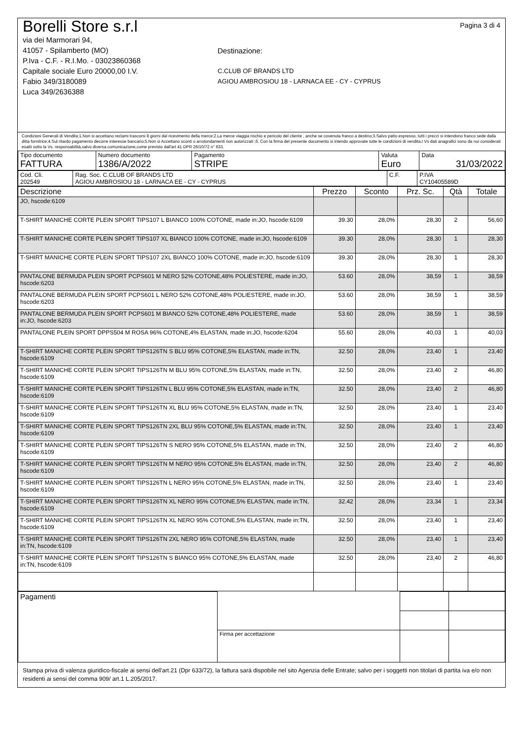Borelli Store s.r.l
via dei Marmorari 94,
41057 - Spilamberto (MO)
P.Iva - C.F. - R.I.Mo. - 03023860368
Capitale sociale Euro 20000,00 I.V.
Fabio 349/3180089
Luca 349/2636388
Destinazione:
C.CLUB OF BRANDS LTD
AGIOU AMBROSIOU 18 - LARNACA EE - CY - CYPRUS
Pagina 3 di 4
Condizioni Generali di Vendita:1.Non si accettano reclami trascorsi 8 giorni dal ricevimento della merce;2.La merce viaggia rischio e pericolo del cliente , anche se covenuta franco a destino;3.Salvo patto espresso, tutti i prezzi si intendono franco sede dalla ditta fornitrice;4.Sul ritardo pagamento decorre interesse bancario;5.Non si Accettano sconti o arrotondamenti non autorizzati ;6. Con la firma del presente documento si intendo approvate tutte le condizioni di vendita.I Vs dati anagrafici sono da noi considerati esatti sotto la Vs. responsabilità,salvo diversa comunicazione,come previsto dall'art 41 DPR 26/10/72 n° 633.
| Tipo documento FATTURA | Numero documento 1386/A/2022 | Pagamento STRIPE | Valuta Euro | Data 31/03/2022 |
| Cod. Cli. 202549 | Rag. Soc. C.CLUB OF BRANDS LTD AGIOU AMBROSIOU 18 - LARNACA EE - CY - CYPRUS | C.F. | P.IVA CY10405589D |
| Descrizione | Prezzo | Sconto | Prz. Sc. | Qtà | Totale |
| --- | --- | --- | --- | --- | --- |
| JO, hscode:6109 | | | | | |
| T-SHIRT MANICHE CORTE PLEIN SPORT TIPS107 L BIANCO 100% COTONE, made in:JO, hscode:6109 | 39.30 | 28,0% | 28,30 | 2 | 56,60 |
| T-SHIRT MANICHE CORTE PLEIN SPORT TIPS107 XL BIANCO 100% COTONE, made in:JO, hscode:6109 | 39.30 | 28,0% | 28,30 | 1 | 28,30 |
| T-SHIRT MANICHE CORTE PLEIN SPORT TIPS107 2XL BIANCO 100% COTONE, made in:JO, hscode:6109 | 39.30 | 28,0% | 28,30 | 1 | 28,30 |
| PANTALONE BERMUDA PLEIN SPORT PCPS601 M NERO 52% COTONE,48% POLIESTERE, made in:JO, hscode:6203 | 53.60 | 28,0% | 38,59 | 1 | 38,59 |
| PANTALONE BERMUDA PLEIN SPORT PCPS601 L NERO 52% COTONE,48% POLIESTERE, made in:JO, hscode:6203 | 53.60 | 28,0% | 38,59 | 1 | 38,59 |
| PANTALONE BERMUDA PLEIN SPORT PCPS601 M BIANCO 52% COTONE,48% POLIESTERE, made in:JO, hscode:6203 | 53.60 | 28,0% | 38,59 | 1 | 38,59 |
| PANTALONE PLEIN SPORT DPPS504 M ROSA 96% COTONE,4% ELASTAN, made in:JO, hscode:6204 | 55.60 | 28,0% | 40,03 | 1 | 40,03 |
| T-SHIRT MANICHE CORTE PLEIN SPORT TIPS126TN S BLU 95% COTONE,5% ELASTAN, made in:TN, hscode:6109 | 32.50 | 28,0% | 23,40 | 1 | 23,40 |
| T-SHIRT MANICHE CORTE PLEIN SPORT TIPS126TN M BLU 95% COTONE,5% ELASTAN, made in:TN, hscode:6109 | 32.50 | 28,0% | 23,40 | 2 | 46,80 |
| T-SHIRT MANICHE CORTE PLEIN SPORT TIPS126TN L BLU 95% COTONE,5% ELASTAN, made in:TN, hscode:6109 | 32.50 | 28,0% | 23,40 | 2 | 46,80 |
| T-SHIRT MANICHE CORTE PLEIN SPORT TIPS126TN XL BLU 95% COTONE,5% ELASTAN, made in:TN, hscode:6109 | 32.50 | 28,0% | 23,40 | 1 | 23,40 |
| T-SHIRT MANICHE CORTE PLEIN SPORT TIPS126TN 2XL BLU 95% COTONE,5% ELASTAN, made in:TN, hscode:6109 | 32.50 | 28,0% | 23,40 | 1 | 23,40 |
| T-SHIRT MANICHE CORTE PLEIN SPORT TIPS126TN S NERO 95% COTONE,5% ELASTAN, made in:TN, hscode:6109 | 32.50 | 28,0% | 23,40 | 2 | 46,80 |
| T-SHIRT MANICHE CORTE PLEIN SPORT TIPS126TN M NERO 95% COTONE,5% ELASTAN, made in:TN, hscode:6109 | 32.50 | 28,0% | 23,40 | 2 | 46,80 |
| T-SHIRT MANICHE CORTE PLEIN SPORT TIPS126TN L NERO 95% COTONE,5% ELASTAN, made in:TN, hscode:6109 | 32.50 | 28,0% | 23,40 | 1 | 23,40 |
| T-SHIRT MANICHE CORTE PLEIN SPORT TIPS126TN XL NERO 95% COTONE,5% ELASTAN, made in:TN, hscode:6109 | 32.42 | 28,0% | 23,34 | 1 | 23,34 |
| T-SHIRT MANICHE CORTE PLEIN SPORT TIPS126TN XL NERO 95% COTONE,5% ELASTAN, made in:TN, hscode:6109 | 32.50 | 28,0% | 23,40 | 1 | 23,40 |
| T-SHIRT MANICHE CORTE PLEIN SPORT TIPS126TN 2XL NERO 95% COTONE,5% ELASTAN, made in:TN, hscode:6109 | 32.50 | 28,0% | 23,40 | 1 | 23,40 |
| T-SHIRT MANICHE CORTE PLEIN SPORT TIPS126TN S BIANCO 95% COTONE,5% ELASTAN, made in:TN, hscode:6109 | 32.50 | 28,0% | 23,40 | 2 | 46,80 |
| Pagamenti | | | |
| | Firma per accettazione | | |
Stampa priva di valenza giuridico-fiscale ai sensi dell'art.21 (Dpr 633/72), la fattura sarà dispobile nel sito Agenzia delle Entrate; salvo per i soggetti non titolari di partita iva e/o non residenti ai sensi del comma 909/ art.1 L.205/2017.